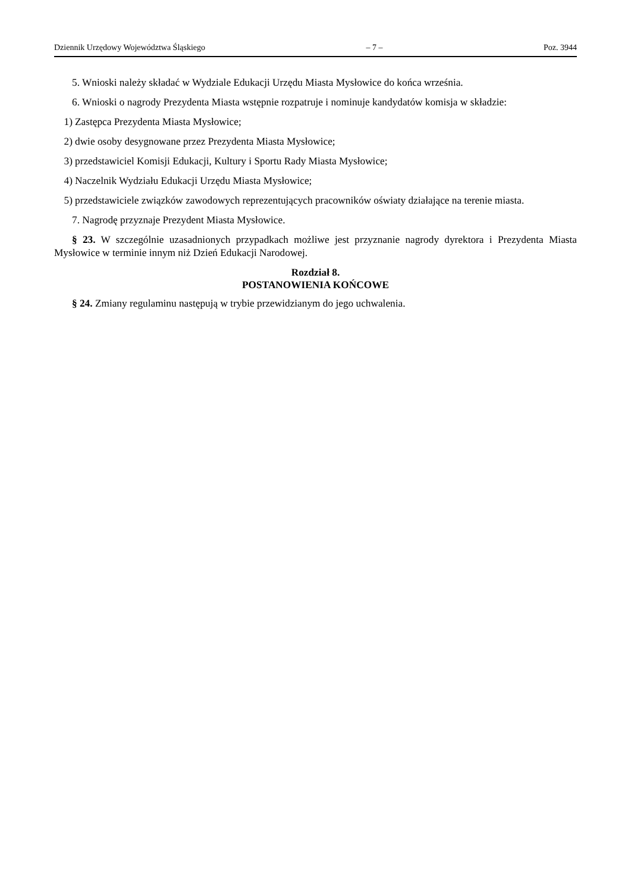Dziennik Urzędowy Województwa Śląskiego – 7 – Poz. 3944
5. Wnioski należy składać w Wydziale Edukacji Urzędu Miasta Mysłowice do końca września.
6. Wnioski o nagrody Prezydenta Miasta wstępnie rozpatruje i nominuje kandydatów komisja w składzie:
1) Zastępca Prezydenta Miasta Mysłowice;
2) dwie osoby desygnowane przez Prezydenta Miasta Mysłowice;
3) przedstawiciel Komisji Edukacji, Kultury i Sportu Rady Miasta Mysłowice;
4) Naczelnik Wydziału Edukacji Urzędu Miasta Mysłowice;
5) przedstawiciele związków zawodowych reprezentujących pracowników oświaty działające na terenie miasta.
7. Nagrodę przyznaje Prezydent Miasta Mysłowice.
§ 23. W szczególnie uzasadnionych przypadkach możliwe jest przyznanie nagrody dyrektora i Prezydenta Miasta Mysłowice w terminie innym niż Dzień Edukacji Narodowej.
Rozdział 8.
POSTANOWIENIA KOŃCOWE
§ 24. Zmiany regulaminu następują w trybie przewidzianym do jego uchwalenia.